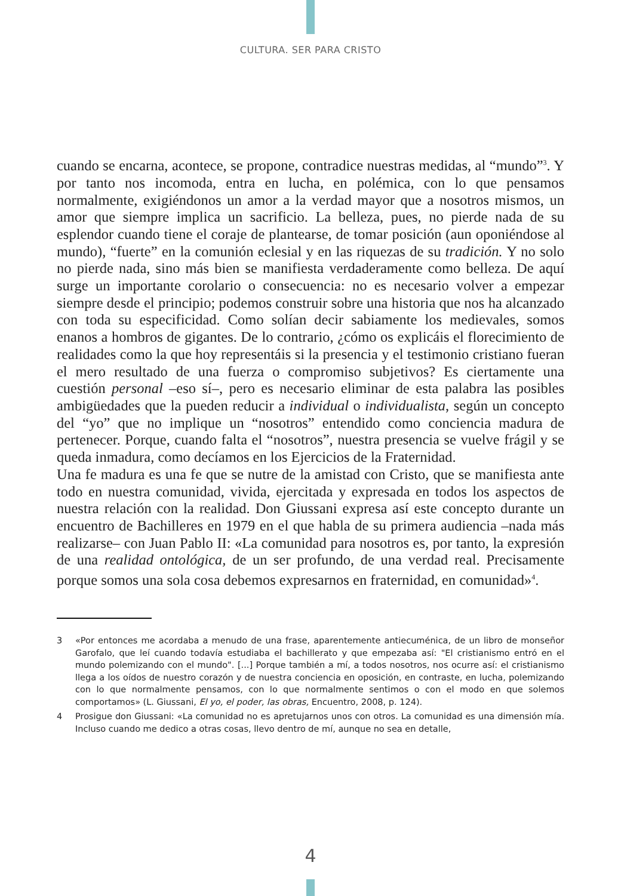CULTURA. SER PARA CRISTO
cuando se encarna, acontece, se propone, contradice nuestras medidas, al “mundo”<sup>3</sup>. Y por tanto nos incomoda, entra en lucha, en polémica, con lo que pensamos normalmente, exigiéndonos un amor a la verdad mayor que a nosotros mismos, un amor que siempre implica un sacrificio. La belleza, pues, no pierde nada de su esplendor cuando tiene el coraje de plantearse, de tomar posición (aun oponiéndose al mundo), “fuerte” en la comunión eclesial y en las riquezas de su tradición. Y no solo no pierde nada, sino más bien se manifiesta verdaderamente como belleza. De aquí surge un importante corolario o consecuencia: no es necesario volver a empezar siempre desde el principio; podemos construir sobre una historia que nos ha alcanzado con toda su especificidad. Como solían decir sabiamente los medievales, somos enanos a hombros de gigantes. De lo contrario, ¿cómo os explicáis el florecimiento de realidades como la que hoy representáis si la presencia y el testimonio cristiano fueran el mero resultado de una fuerza o compromiso subjetivos? Es ciertamente una cuestión personal –eso sí–, pero es necesario eliminar de esta palabra las posibles ambigüedades que la pueden reducir a individual o individualista, según un concepto del “yo” que no implique un “nosotros” entendido como conciencia madura de pertenecer. Porque, cuando falta el “nosotros”, nuestra presencia se vuelve frágil y se queda inmadura, como decíamos en los Ejercicios de la Fraternidad.
Una fe madura es una fe que se nutre de la amistad con Cristo, que se manifiesta ante todo en nuestra comunidad, vivida, ejercitada y expresada en todos los aspectos de nuestra relación con la realidad. Don Giussani expresa así este concepto durante un encuentro de Bachilleres en 1979 en el que habla de su primera audiencia –nada más realizarse– con Juan Pablo II: «La comunidad para nosotros es, por tanto, la expresión de una realidad ontológica, de un ser profundo, de una verdad real. Precisamente porque somos una sola cosa debemos expresarnos en fraternidad, en comunidad»<sup>4</sup>.
3 «Por entonces me acordaba a menudo de una frase, aparentemente antiecuménica, de un libro de monseñor Garofalo, que leí cuando todavía estudiaba el bachillerato y que empezaba así: "El cristianismo entró en el mundo polemizando con el mundo". [...] Porque también a mí, a todos nosotros, nos ocurre así: el cristianismo llega a los oídos de nuestro corazón y de nuestra conciencia en oposición, en contraste, en lucha, polemizando con lo que normalmente pensamos, con lo que normalmente sentimos o con el modo en que solemos comportamos» (L. Giussani, El yo, el poder, las obras, Encuentro, 2008, p. 124).
4 Prosigue don Giussani: «La comunidad no es apretujarnos unos con otros. La comunidad es una dimensión mía. Incluso cuando me dedico a otras cosas, llevo dentro de mí, aunque no sea en detalle,
4